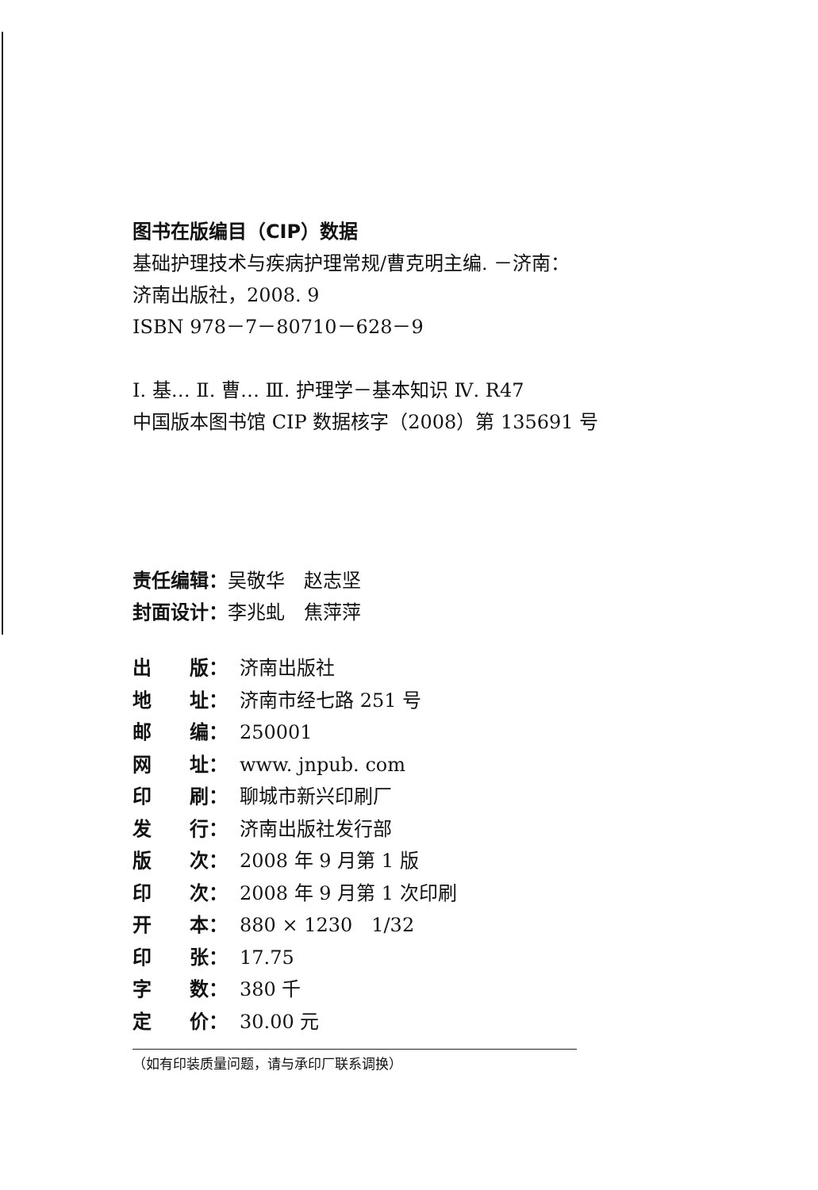图书在版编目（CIP）数据
基础护理技术与疾病护理常规/曹克明主编. －济南：
济南出版社，2008. 9
ISBN 978－7－80710－628－9
Ⅰ. 基… Ⅱ. 曹… Ⅲ. 护理学－基本知识 Ⅳ. R47
中国版本图书馆 CIP 数据核字（2008）第 135691 号
责任编辑：吴敬华　赵志坚
封面设计：李兆虬　焦萍萍
| 出 版： | 济南出版社 |
| 地 址： | 济南市经七路 251 号 |
| 邮 编： | 250001 |
| 网 址： | www. jnpub. com |
| 印 刷： | 聊城市新兴印刷厂 |
| 发 行： | 济南出版社发行部 |
| 版 次： | 2008 年 9 月第 1 版 |
| 印 次： | 2008 年 9 月第 1 次印刷 |
| 开 本： | 880 × 1230 1/32 |
| 印 张： | 17.75 |
| 字 数： | 380 千 |
| 定 价： | 30.00 元 |
（如有印装质量问题，请与承印厂联系调换）